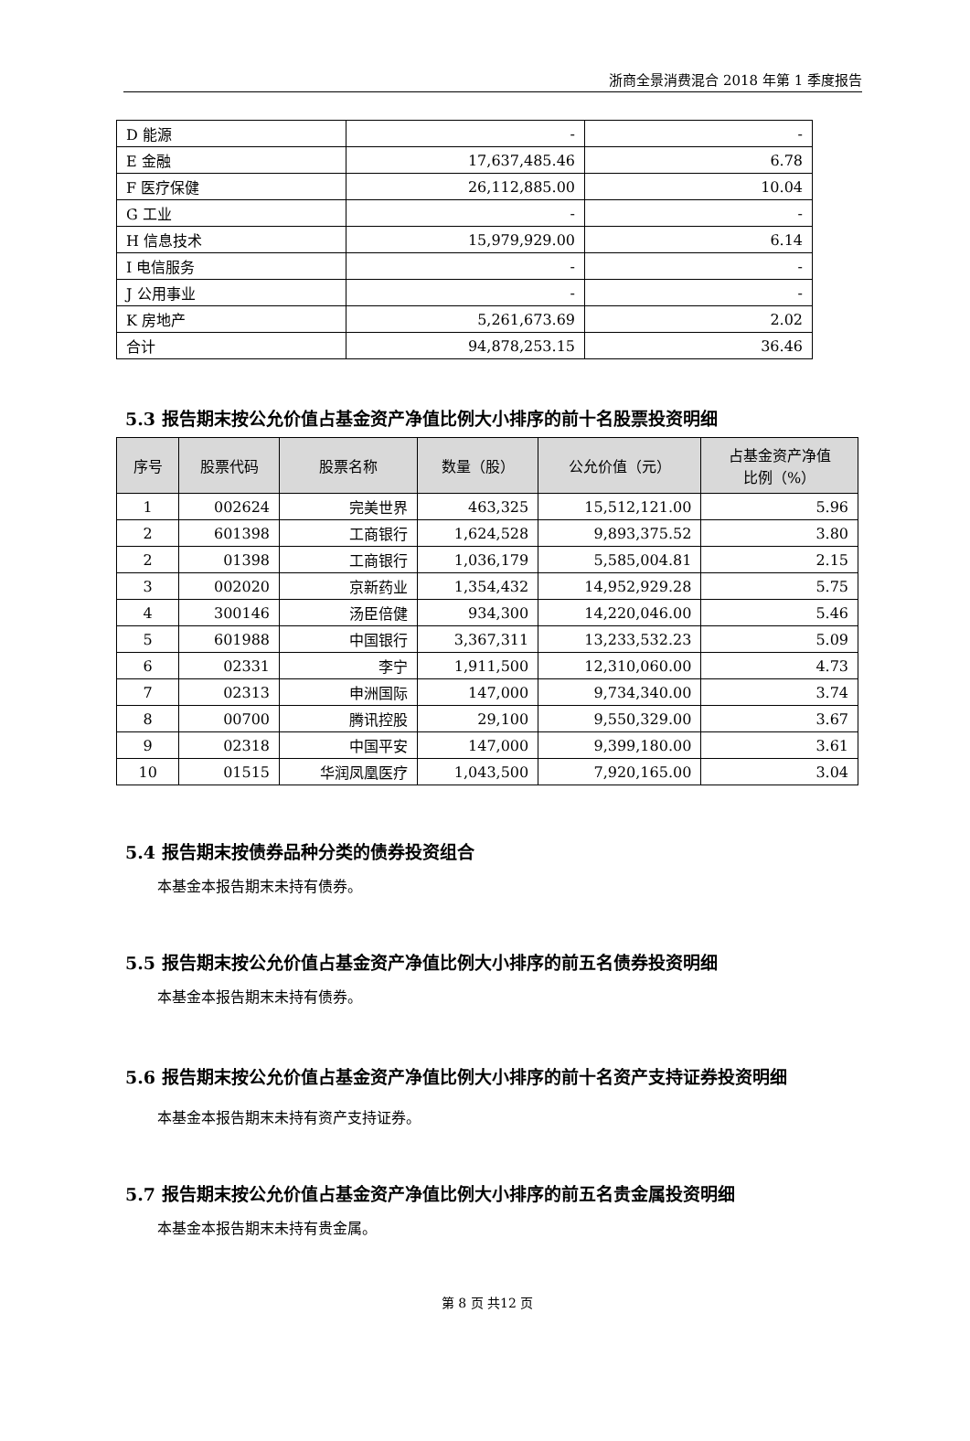浙商全景消费混合 2018 年第 1 季度报告
| D 能源 | - | - |
| E 金融 | 17,637,485.46 | 6.78 |
| F 医疗保健 | 26,112,885.00 | 10.04 |
| G 工业 | - | - |
| H 信息技术 | 15,979,929.00 | 6.14 |
| I 电信服务 | - | - |
| J 公用事业 | - | - |
| K 房地产 | 5,261,673.69 | 2.02 |
| 合计 | 94,878,253.15 | 36.46 |
5.3 报告期末按公允价值占基金资产净值比例大小排序的前十名股票投资明细
| 序号 | 股票代码 | 股票名称 | 数量（股） | 公允价值（元） | 占基金资产净值 比例（%） |
| --- | --- | --- | --- | --- | --- |
| 1 | 002624 | 完美世界 | 463,325 | 15,512,121.00 | 5.96 |
| 2 | 601398 | 工商银行 | 1,624,528 | 9,893,375.52 | 3.80 |
| 2 | 01398 | 工商银行 | 1,036,179 | 5,585,004.81 | 2.15 |
| 3 | 002020 | 京新药业 | 1,354,432 | 14,952,929.28 | 5.75 |
| 4 | 300146 | 汤臣倍健 | 934,300 | 14,220,046.00 | 5.46 |
| 5 | 601988 | 中国银行 | 3,367,311 | 13,233,532.23 | 5.09 |
| 6 | 02331 | 李宁 | 1,911,500 | 12,310,060.00 | 4.73 |
| 7 | 02313 | 申洲国际 | 147,000 | 9,734,340.00 | 3.74 |
| 8 | 00700 | 腾讯控股 | 29,100 | 9,550,329.00 | 3.67 |
| 9 | 02318 | 中国平安 | 147,000 | 9,399,180.00 | 3.61 |
| 10 | 01515 | 华润凤凰医疗 | 1,043,500 | 7,920,165.00 | 3.04 |
5.4 报告期末按债券品种分类的债券投资组合
本基金本报告期末未持有债券。
5.5 报告期末按公允价值占基金资产净值比例大小排序的前五名债券投资明细
本基金本报告期末未持有债券。
5.6 报告期末按公允价值占基金资产净值比例大小排序的前十名资产支持证券投资明细
本基金本报告期末未持有资产支持证券。
5.7 报告期末按公允价值占基金资产净值比例大小排序的前五名贵金属投资明细
本基金本报告期末未持有贵金属。
第 8 页 共12 页